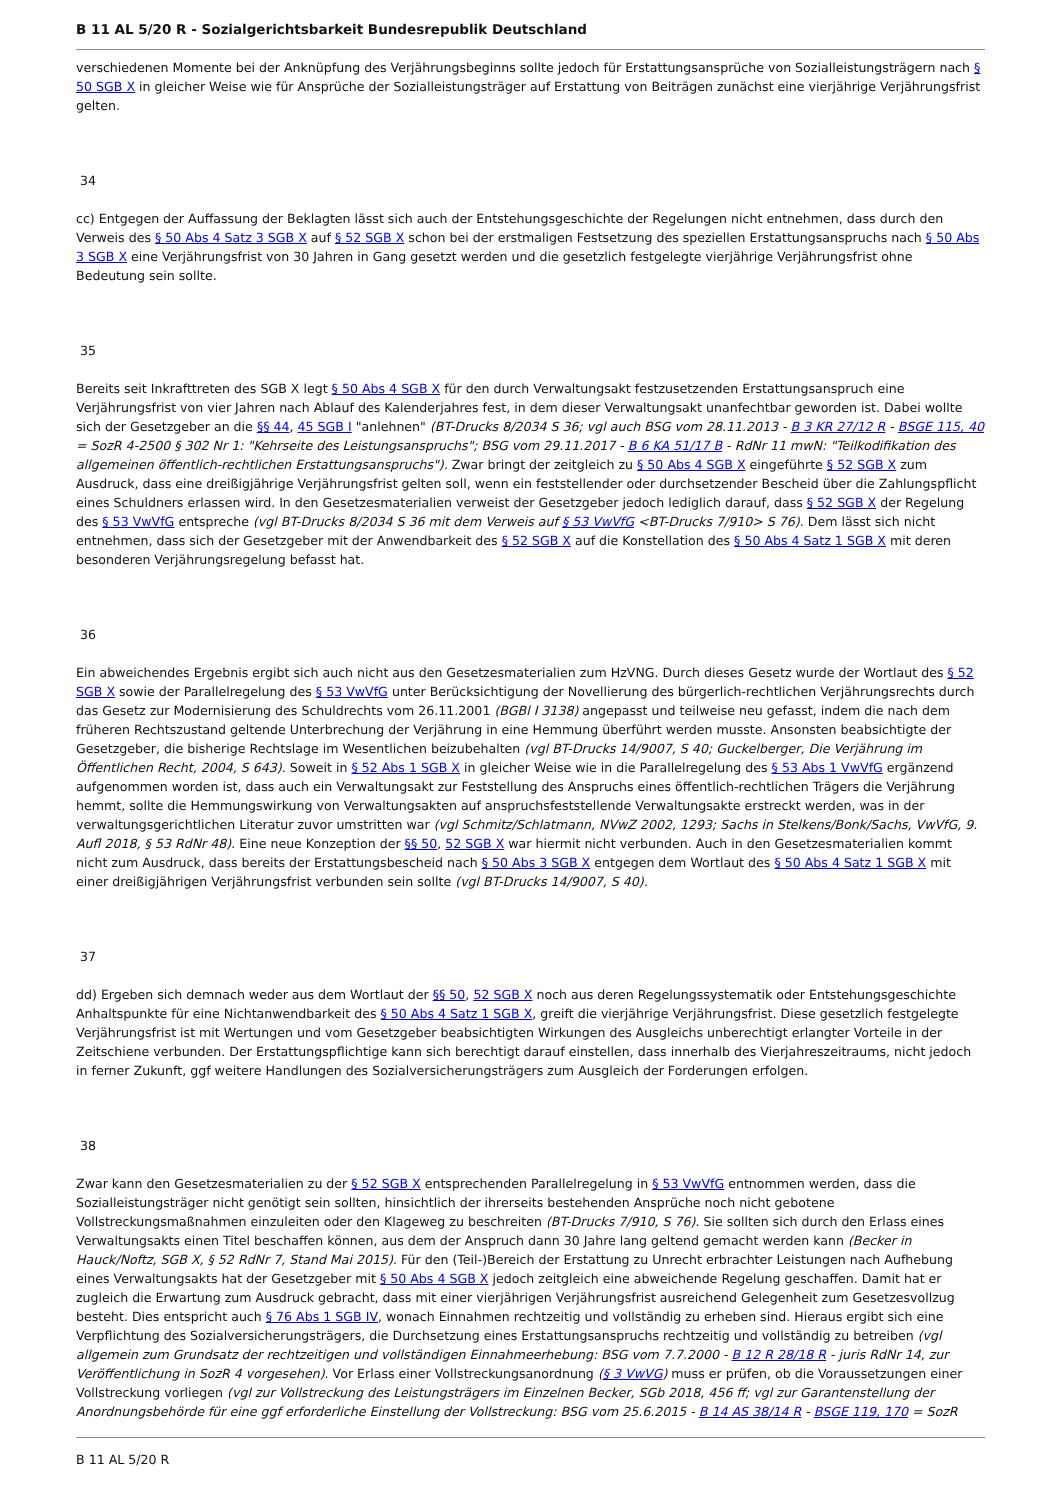B 11 AL 5/20 R - Sozialgerichtsbarkeit Bundesrepublik Deutschland
verschiedenen Momente bei der Anknüpfung des Verjährungsbeginns sollte jedoch für Erstattungsansprüche von Sozialleistungsträgern nach § 50 SGB X in gleicher Weise wie für Ansprüche der Sozialleistungsträger auf Erstattung von Beiträgen zunächst eine vierjährige Verjährungsfrist gelten.
34
cc) Entgegen der Auffassung der Beklagten lässt sich auch der Entstehungsgeschichte der Regelungen nicht entnehmen, dass durch den Verweis des § 50 Abs 4 Satz 3 SGB X auf § 52 SGB X schon bei der erstmaligen Festsetzung des speziellen Erstattungsanspruchs nach § 50 Abs 3 SGB X eine Verjährungsfrist von 30 Jahren in Gang gesetzt werden und die gesetzlich festgelegte vierjährige Verjährungsfrist ohne Bedeutung sein sollte.
35
Bereits seit Inkrafttreten des SGB X legt § 50 Abs 4 SGB X für den durch Verwaltungsakt festzusetzenden Erstattungsanspruch eine Verjährungsfrist von vier Jahren nach Ablauf des Kalenderjahres fest, in dem dieser Verwaltungsakt unanfechtbar geworden ist. Dabei wollte sich der Gesetzgeber an die §§ 44, 45 SGB I "anlehnen" (BT-Drucks 8/2034 S 36; vgl auch BSG vom 28.11.2013 - B 3 KR 27/12 R - BSGE 115, 40 = SozR 4-2500 § 302 Nr 1: "Kehrseite des Leistungsanspruchs"; BSG vom 29.11.2017 - B 6 KA 51/17 B - RdNr 11 mwN: "Teilkodifikation des allgemeinen öffentlich-rechtlichen Erstattungsanspruchs"). Zwar bringt der zeitgleich zu § 50 Abs 4 SGB X eingeführte § 52 SGB X zum Ausdruck, dass eine dreißigjährige Verjährungsfrist gelten soll, wenn ein feststellender oder durchsetzender Bescheid über die Zahlungspflicht eines Schuldners erlassen wird. In den Gesetzesmaterialien verweist der Gesetzgeber jedoch lediglich darauf, dass § 52 SGB X der Regelung des § 53 VwVfG entspreche (vgl BT-Drucks 8/2034 S 36 mit dem Verweis auf § 53 VwVfG <BT-Drucks 7/910> S 76). Dem lässt sich nicht entnehmen, dass sich der Gesetzgeber mit der Anwendbarkeit des § 52 SGB X auf die Konstellation des § 50 Abs 4 Satz 1 SGB X mit deren besonderen Verjährungsregelung befasst hat.
36
Ein abweichendes Ergebnis ergibt sich auch nicht aus den Gesetzesmaterialien zum HzVNG. Durch dieses Gesetz wurde der Wortlaut des § 52 SGB X sowie der Parallelregelung des § 53 VwVfG unter Berücksichtigung der Novellierung des bürgerlich-rechtlichen Verjährungsrechts durch das Gesetz zur Modernisierung des Schuldrechts vom 26.11.2001 (BGBl I 3138) angepasst und teilweise neu gefasst, indem die nach dem früheren Rechtszustand geltende Unterbrechung der Verjährung in eine Hemmung überführt werden musste. Ansonsten beabsichtigte der Gesetzgeber, die bisherige Rechtslage im Wesentlichen beizubehalten (vgl BT-Drucks 14/9007, S 40; Guckelberger, Die Verjährung im Öffentlichen Recht, 2004, S 643). Soweit in § 52 Abs 1 SGB X in gleicher Weise wie in die Parallelregelung des § 53 Abs 1 VwVfG ergänzend aufgenommen worden ist, dass auch ein Verwaltungsakt zur Feststellung des Anspruchs eines öffentlich-rechtlichen Trägers die Verjährung hemmt, sollte die Hemmungswirkung von Verwaltungsakten auf anspruchsfeststellende Verwaltungsakte erstreckt werden, was in der verwaltungsgerichtlichen Literatur zuvor umstritten war (vgl Schmitz/Schlatmann, NVwZ 2002, 1293; Sachs in Stelkens/Bonk/Sachs, VwVfG, 9. Aufl 2018, § 53 RdNr 48). Eine neue Konzeption der §§ 50, 52 SGB X war hiermit nicht verbunden. Auch in den Gesetzesmaterialien kommt nicht zum Ausdruck, dass bereits der Erstattungsbescheid nach § 50 Abs 3 SGB X entgegen dem Wortlaut des § 50 Abs 4 Satz 1 SGB X mit einer dreißigjährigen Verjährungsfrist verbunden sein sollte (vgl BT-Drucks 14/9007, S 40).
37
dd) Ergeben sich demnach weder aus dem Wortlaut der §§ 50, 52 SGB X noch aus deren Regelungssystematik oder Entstehungsgeschichte Anhaltspunkte für eine Nichtanwendbarkeit des § 50 Abs 4 Satz 1 SGB X, greift die vierjährige Verjährungsfrist. Diese gesetzlich festgelegte Verjährungsfrist ist mit Wertungen und vom Gesetzgeber beabsichtigten Wirkungen des Ausgleichs unberechtigt erlangter Vorteile in der Zeitschiene verbunden. Der Erstattungspflichtige kann sich berechtigt darauf einstellen, dass innerhalb des Vierjahreszeitraums, nicht jedoch in ferner Zukunft, ggf weitere Handlungen des Sozialversicherungsträgers zum Ausgleich der Forderungen erfolgen.
38
Zwar kann den Gesetzesmaterialien zu der § 52 SGB X entsprechenden Parallelregelung in § 53 VwVfG entnommen werden, dass die Sozialleistungsträger nicht genötigt sein sollten, hinsichtlich der ihrerseits bestehenden Ansprüche noch nicht gebotene Vollstreckungsmaßnahmen einzuleiten oder den Klageweg zu beschreiten (BT-Drucks 7/910, S 76). Sie sollten sich durch den Erlass eines Verwaltungsakts einen Titel beschaffen können, aus dem der Anspruch dann 30 Jahre lang geltend gemacht werden kann (Becker in Hauck/Noftz, SGB X, § 52 RdNr 7, Stand Mai 2015). Für den (Teil-)Bereich der Erstattung zu Unrecht erbrachter Leistungen nach Aufhebung eines Verwaltungsakts hat der Gesetzgeber mit § 50 Abs 4 SGB X jedoch zeitgleich eine abweichende Regelung geschaffen. Damit hat er zugleich die Erwartung zum Ausdruck gebracht, dass mit einer vierjährigen Verjährungsfrist ausreichend Gelegenheit zum Gesetzesvollzug besteht. Dies entspricht auch § 76 Abs 1 SGB IV, wonach Einnahmen rechtzeitig und vollständig zu erheben sind. Hieraus ergibt sich eine Verpflichtung des Sozialversicherungsträgers, die Durchsetzung eines Erstattungsanspruchs rechtzeitig und vollständig zu betreiben (vgl allgemein zum Grundsatz der rechtzeitigen und vollständigen Einnahmeerhebung: BSG vom 7.7.2000 - B 12 R 28/18 R - juris RdNr 14, zur Veröffentlichung in SozR 4 vorgesehen). Vor Erlass einer Vollstreckungsanordnung (§ 3 VwVG) muss er prüfen, ob die Voraussetzungen einer Vollstreckung vorliegen (vgl zur Vollstreckung des Leistungsträgers im Einzelnen Becker, SGb 2018, 456 ff; vgl zur Garantenstellung der Anordnungsbehörde für eine ggf erforderliche Einstellung der Vollstreckung: BSG vom 25.6.2015 - B 14 AS 38/14 R - BSGE 119, 170 = SozR
B 11 AL 5/20 R